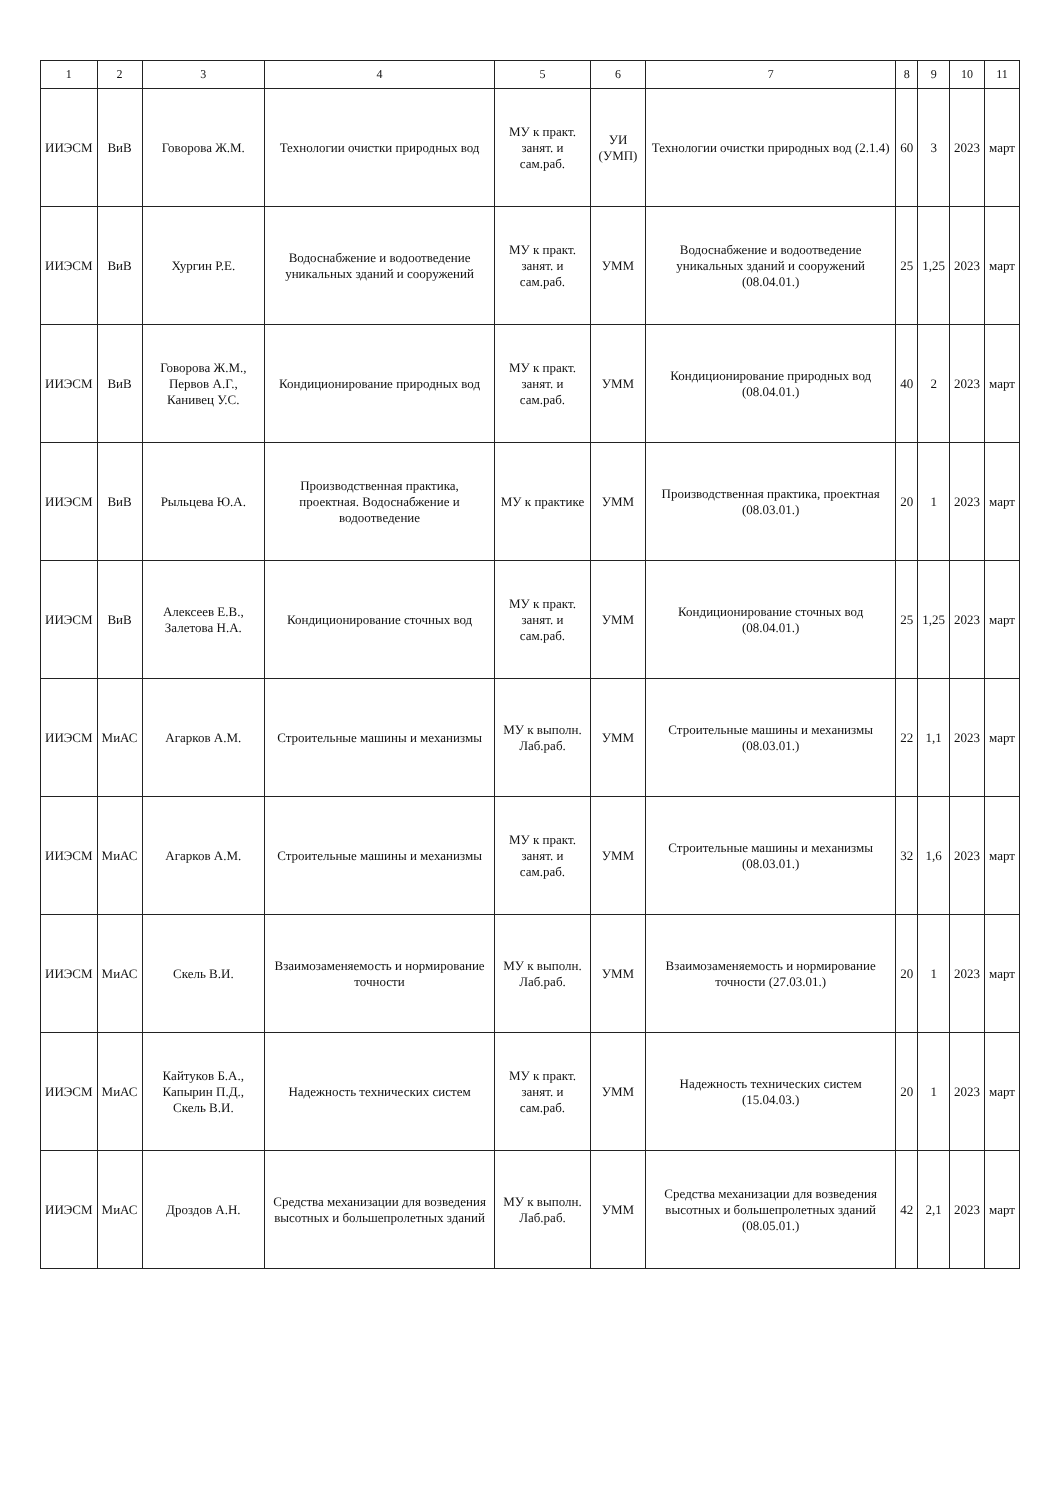| 1 | 2 | 3 | 4 | 5 | 6 | 7 | 8 | 9 | 10 | 11 |
| --- | --- | --- | --- | --- | --- | --- | --- | --- | --- | --- |
| ИИЭСМ | ВиВ | Говорова Ж.М. | Технологии очистки природных вод | МУ к практ. занят. и сам.раб. | УИ (УМП) | Технологии очистки природных вод (2.1.4) | 60 | 3 | 2023 | март |
| ИИЭСМ | ВиВ | Хургин Р.Е. | Водоснабжение и водоотведение уникальных зданий и сооружений | МУ к практ. занят. и сам.раб. | УММ | Водоснабжение и водоотведение уникальных зданий и сооружений (08.04.01.) | 25 | 1,25 | 2023 | март |
| ИИЭСМ | ВиВ | Говорова Ж.М., Первов А.Г., Канивец У.С. | Кондиционирование природных вод | МУ к практ. занят. и сам.раб. | УММ | Кондиционирование природных вод (08.04.01.) | 40 | 2 | 2023 | март |
| ИИЭСМ | ВиВ | Рыльцева Ю.А. | Производственная практика, проектная. Водоснабжение и водоотведение | МУ к практике | УММ | Производственная практика, проектная (08.03.01.) | 20 | 1 | 2023 | март |
| ИИЭСМ | ВиВ | Алексеев Е.В., Залетова Н.А. | Кондиционирование сточных вод | МУ к практ. занят. и сам.раб. | УММ | Кондиционирование сточных вод (08.04.01.) | 25 | 1,25 | 2023 | март |
| ИИЭСМ | МиАС | Агарков А.М. | Строительные машины и механизмы | МУ к выполн. Лаб.раб. | УММ | Строительные машины и механизмы (08.03.01.) | 22 | 1,1 | 2023 | март |
| ИИЭСМ | МиАС | Агарков А.М. | Строительные машины и механизмы | МУ к практ. занят. и сам.раб. | УММ | Строительные машины и механизмы (08.03.01.) | 32 | 1,6 | 2023 | март |
| ИИЭСМ | МиАС | Скель В.И. | Взаимозаменяемость и нормирование точности | МУ к выполн. Лаб.раб. | УММ | Взаимозаменяемость и нормирование точности (27.03.01.) | 20 | 1 | 2023 | март |
| ИИЭСМ | МиАС | Кайтуков Б.А., Капырин П.Д., Скель В.И. | Надежность технических систем | МУ к практ. занят. и сам.раб. | УММ | Надежность технических систем (15.04.03.) | 20 | 1 | 2023 | март |
| ИИЭСМ | МиАС | Дроздов А.Н. | Средства механизации для возведения высотных и большепролетных зданий | МУ к выполн. Лаб.раб. | УММ | Средства механизации для возведения высотных и большепролетных зданий (08.05.01.) | 42 | 2,1 | 2023 | март |